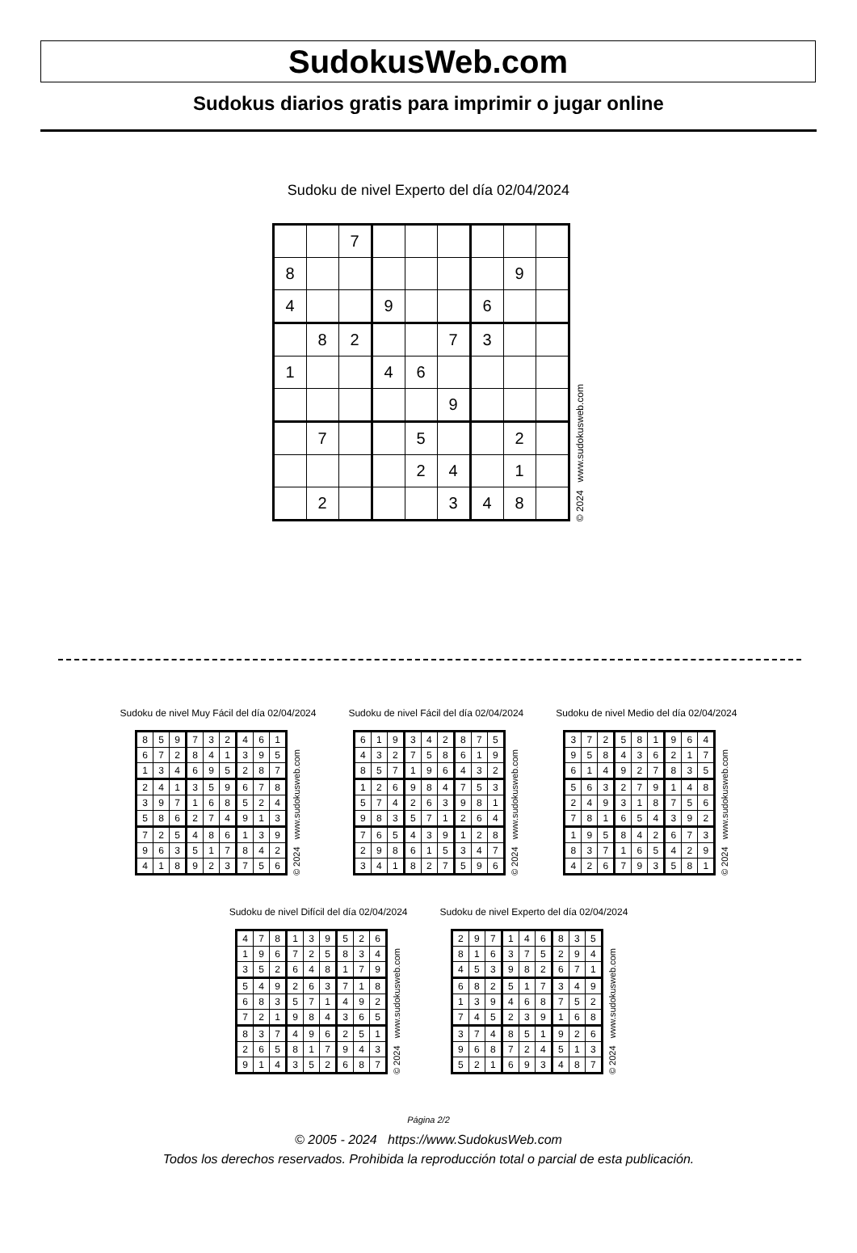SudokusWeb.com
Sudokus diarios gratis para imprimir o jugar online
Sudoku de nivel Experto del día 02/04/2024
| | | 7 | | | | | | |
| 8 | | | | | | | 9 | |
| 4 | | | 9 | | | 6 | | |
| | 8 | 2 | | | 7 | 3 | | |
| 1 | | | 4 | 6 | | | | |
| | | | | | 9 | | | |
| | 7 | | | 5 | | | 2 | |
| | | | | 2 | 4 | | 1 | |
| | 2 | | | | 3 | 4 | 8 | |
© 2024 www.sudokusweb.com
Sudoku de nivel Muy Fácil del día 02/04/2024
| 8 | 5 | 9 | 7 | 3 | 2 | 4 | 6 | 1 |
| 6 | 7 | 2 | 8 | 4 | 1 | 3 | 9 | 5 |
| 1 | 3 | 4 | 6 | 9 | 5 | 2 | 8 | 7 |
| 2 | 4 | 1 | 3 | 5 | 9 | 6 | 7 | 8 |
| 3 | 9 | 7 | 1 | 6 | 8 | 5 | 2 | 4 |
| 5 | 8 | 6 | 2 | 7 | 4 | 9 | 1 | 3 |
| 7 | 2 | 5 | 4 | 8 | 6 | 1 | 3 | 9 |
| 9 | 6 | 3 | 5 | 1 | 7 | 8 | 4 | 2 |
| 4 | 1 | 8 | 9 | 2 | 3 | 7 | 5 | 6 |
© 2024 www.sudokusweb.com
Sudoku de nivel Fácil del día 02/04/2024
| 6 | 1 | 9 | 3 | 4 | 2 | 8 | 7 | 5 |
| 4 | 3 | 2 | 7 | 5 | 8 | 6 | 1 | 9 |
| 8 | 5 | 7 | 1 | 9 | 6 | 4 | 3 | 2 |
| 1 | 2 | 6 | 9 | 8 | 4 | 7 | 5 | 3 |
| 5 | 7 | 4 | 2 | 6 | 3 | 9 | 8 | 1 |
| 9 | 8 | 3 | 5 | 7 | 1 | 2 | 6 | 4 |
| 7 | 6 | 5 | 4 | 3 | 9 | 1 | 2 | 8 |
| 2 | 9 | 8 | 6 | 1 | 5 | 3 | 4 | 7 |
| 3 | 4 | 1 | 8 | 2 | 7 | 5 | 9 | 6 |
© 2024 www.sudokusweb.com
Sudoku de nivel Medio del día 02/04/2024
| 3 | 7 | 2 | 5 | 8 | 1 | 9 | 6 | 4 |
| 9 | 5 | 8 | 4 | 3 | 6 | 2 | 1 | 7 |
| 6 | 1 | 4 | 9 | 2 | 7 | 8 | 3 | 5 |
| 5 | 6 | 3 | 2 | 7 | 9 | 1 | 4 | 8 |
| 2 | 4 | 9 | 3 | 1 | 8 | 7 | 5 | 6 |
| 7 | 8 | 1 | 6 | 5 | 4 | 3 | 9 | 2 |
| 1 | 9 | 5 | 8 | 4 | 2 | 6 | 7 | 3 |
| 8 | 3 | 7 | 1 | 6 | 5 | 4 | 2 | 9 |
| 4 | 2 | 6 | 7 | 9 | 3 | 5 | 8 | 1 |
© 2024 www.sudokusweb.com
Sudoku de nivel Difícil del día 02/04/2024
| 4 | 7 | 8 | 1 | 3 | 9 | 5 | 2 | 6 |
| 1 | 9 | 6 | 7 | 2 | 5 | 8 | 3 | 4 |
| 3 | 5 | 2 | 6 | 4 | 8 | 1 | 7 | 9 |
| 5 | 4 | 9 | 2 | 6 | 3 | 7 | 1 | 8 |
| 6 | 8 | 3 | 5 | 7 | 1 | 4 | 9 | 2 |
| 7 | 2 | 1 | 9 | 8 | 4 | 3 | 6 | 5 |
| 8 | 3 | 7 | 4 | 9 | 6 | 2 | 5 | 1 |
| 2 | 6 | 5 | 8 | 1 | 7 | 9 | 4 | 3 |
| 9 | 1 | 4 | 3 | 5 | 2 | 6 | 8 | 7 |
© 2024 www.sudokusweb.com
Sudoku de nivel Experto del día 02/04/2024
| 2 | 9 | 7 | 1 | 4 | 6 | 8 | 3 | 5 |
| 8 | 1 | 6 | 3 | 7 | 5 | 2 | 9 | 4 |
| 4 | 5 | 3 | 9 | 8 | 2 | 6 | 7 | 1 |
| 6 | 8 | 2 | 5 | 1 | 7 | 3 | 4 | 9 |
| 1 | 3 | 9 | 4 | 6 | 8 | 7 | 5 | 2 |
| 7 | 4 | 5 | 2 | 3 | 9 | 1 | 6 | 8 |
| 3 | 7 | 4 | 8 | 5 | 1 | 9 | 2 | 6 |
| 9 | 6 | 8 | 7 | 2 | 4 | 5 | 1 | 3 |
| 5 | 2 | 1 | 6 | 9 | 3 | 4 | 8 | 7 |
© 2024 www.sudokusweb.com
Página 2/2
© 2005 - 2024 https://www.SudokusWeb.com
Todos los derechos reservados. Prohibida la reproducción total o parcial de esta publicación.